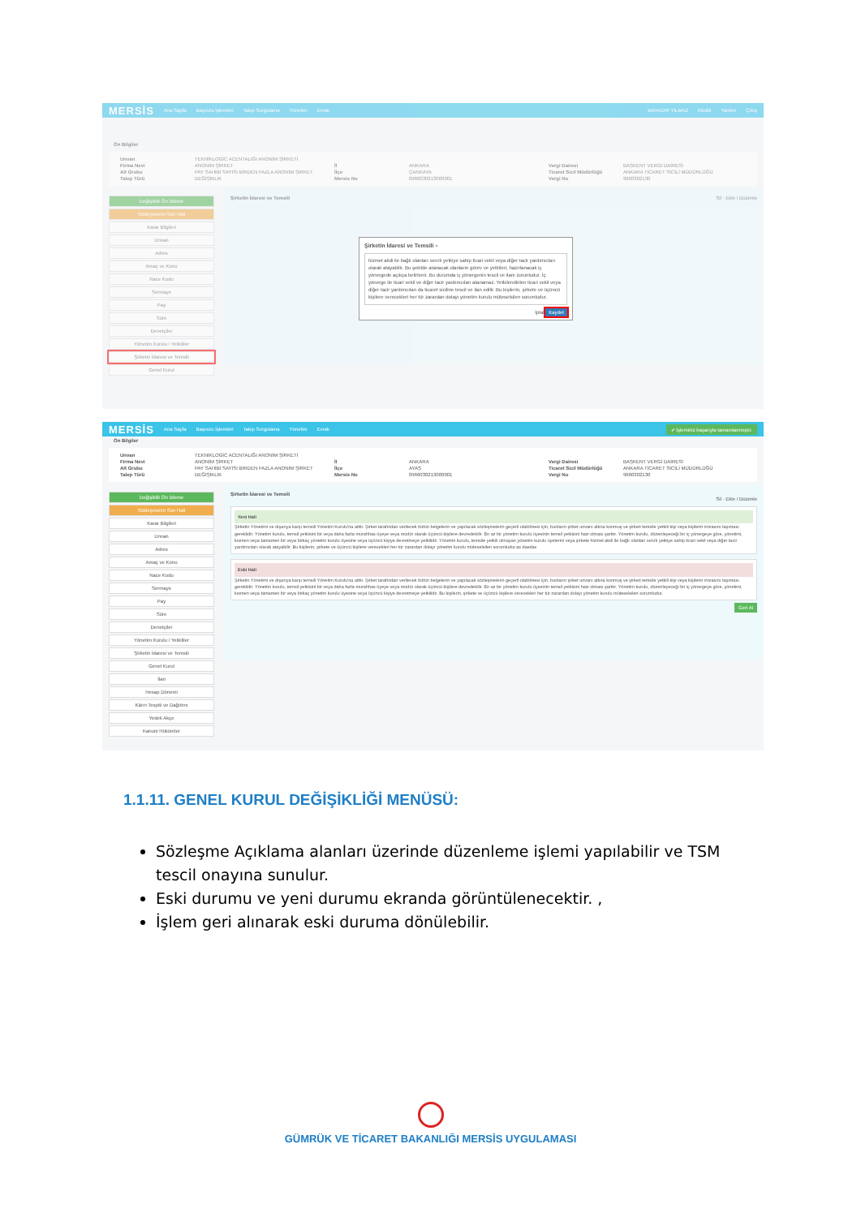MERSİS Ana Sayfa Başvuru İşlemleri Talep Sorgulama Yönetim Evrak BAHADIR YILMAZ Modül Yardım Çıkış
Ön Bilgiler
Unvan TEKNİKLOGİC ACENTALIĞI ANONİM ŞİRKETİ Firma Nevi ANONİM ŞİRKET İl ANKARA Vergi Dairesi BAŞKENT VERGİ DAİRESİ Alt Grubu PAY SAHİBİ SAYISI BİRDEN FAZLA ANONİM ŞİRKET İlçe ÇANKAYA Ticaret Sicil Müdürlüğü ANKARA TİCARET SİCİLİ MÜDÜRLÜĞÜ Talep Türü DEĞİŞİKLİK Mersis No 0966030213000001 Vergi No 9660302130
Değişiklik Ön İzleme
Sözleşmenin Son Hali
Karar Bilgileri
Unvan
Adres
Amaç ve Konu
Nace Kodu
Sermaye
Pay
Süre
Denetçiler
Yönetim Kurulu / Yetkililer
Şirketin İdaresi ve Temsili
Genel Kurul
Şirketin İdaresi ve Temsili Sil · Ekle / Düzenle
Şirketin İdaresi ve Temsili ×
hizmet akdi ile bağlı olanları sınırlı yetkiye sahip ticari vekil veya diğer tacir yardımcıları olarak atayabilir. Bu şekilde atanacak olanların görev ve yetkileri, hazırlanacak iç yönergede açıkça belirlenir. Bu durumda iç yönergenin tescil ve ilanı zorunludur. İç yönerge ile ticari vekil ve diğer tacir yardımcıları atanamaz. Yetkilendirilen ticari vekil veya diğer tacir yardımcıları da ticaret siciline tescil ve ilan edilir. Bu kişilerin, şirkete ve üçüncü kişilere verecekleri her tür zarardan dolayı yönetim kurulu müteselsilen sorumludur.
İptal Kaydet
MERSİS Ana Sayfa Başvuru İşlemleri Talep Sorgulama Yönetim Evrak ✔ İşleminiz başarıyla tamamlanmıştır.
Ön Bilgiler
Unvan TEKNİKLOGİC ACENTALIĞI ANONİM ŞİRKETİ Firma Nevi ANONİM ŞİRKET İl ANKARA Vergi Dairesi BAŞKENT VERGİ DAİRESİ Alt Grubu PAY SAHİBİ SAYISI BİRDEN FAZLA ANONİM ŞİRKET İlçe AYAŞ Ticaret Sicil Müdürlüğü ANKARA TİCARET SİCİLİ MÜDÜRLÜĞÜ Talep Türü DEĞİŞİKLİK Mersis No 0966030213000001 Vergi No 9660302130
Değişiklik Ön İzleme
Sözleşmenin Son Hali
Karar Bilgileri
Unvan
Adres
Amaç ve Konu
Nace Kodu
Sermaye
Pay
Süre
Denetçiler
Yönetim Kurulu / Yetkililer
Şirketin İdaresi ve Temsili
Genel Kurul
İlan
Hesap Dönemi
Kârın Tespiti ve Dağıtımı
Yedek Akçe
Kanuni Hükümler
Şirketin İdaresi ve Temsili
Sil · Ekle / Düzenle
Yeni Hali
Şirketin Yönetimi ve dışarıya karşı temsili Yönetim Kurulu'na aittir. Şirket tarafından verilecek bütün belgelerin ve yapılacak sözleşmelerin geçerli olabilmesi için, bunların şirket unvanı altına konmuş ve şirketi temsile yetkili kişi veya kişilerin imzasını taşıması gereklidir. Yönetim kurulu, temsil yetkisini bir veya daha fazla murahhas üyeye veya müdür olarak üçüncü kişilere devredebilir. En az bir yönetim kurulu üyesinin temsil yetkisini haiz olması şarttır. Yönetim kurulu, düzenleyeceği bir iç yönergeye göre, yönetimi, kısmen veya tamamen bir veya birkaç yönetim kurulu üyesine veya üçüncü kişiye devretmeye yetkilidir. Yönetim kurulu, temsile yetkili olmayan yönetim kurulu üyelerini veya şirkete hizmet akdi ile bağlı olanları sınırlı yetkiye sahip ticari vekil veya diğer tacir yardımcıları olarak atayabilir. Bu kişilerin, şirkete ve üçüncü kişilere verecekleri her tür zarardan dolayı yönetim kurulu müteselsilen sorumludur.as dasdas
Eski Hali
Şirketin Yönetimi ve dışarıya karşı temsili Yönetim Kurulu'na aittir. Şirket tarafından verilecek bütün belgelerin ve yapılacak sözleşmelerin geçerli olabilmesi için, bunların şirket unvanı altına konmuş ve şirketi temsile yetkili kişi veya kişilerin imzasını taşıması gereklidir. Yönetim kurulu, temsil yetkisini bir veya daha fazla murahhas üyeye veya müdür olarak üçüncü kişilere devredebilir. En az bir yönetim kurulu üyesinin temsil yetkisini haiz olması şarttır. Yönetim kurulu, düzenleyeceği bir iç yönergeye göre, yönetimi, kısmen veya tamamen bir veya birkaç yönetim kurulu üyesine veya üçüncü kişiye devretmeye yetkilidir. Bu kişilerin, şirkete ve üçüncü kişilere verecekleri her tür zarardan dolayı yönetim kurulu müteselsilen sorumludur.
Geri Al
1.1.11. GENEL KURUL DEĞİŞİKLİĞİ MENÜSÜ:
Sözleşme Açıklama alanları üzerinde düzenleme işlemi yapılabilir ve TSM tescil onayına sunulur.
Eski durumu ve yeni durumu ekranda görüntülenecektir. ,
İşlem geri alınarak eski duruma dönülebilir.
GÜMRÜK VE TİCARET BAKANLIĞI MERSİS UYGULAMASI